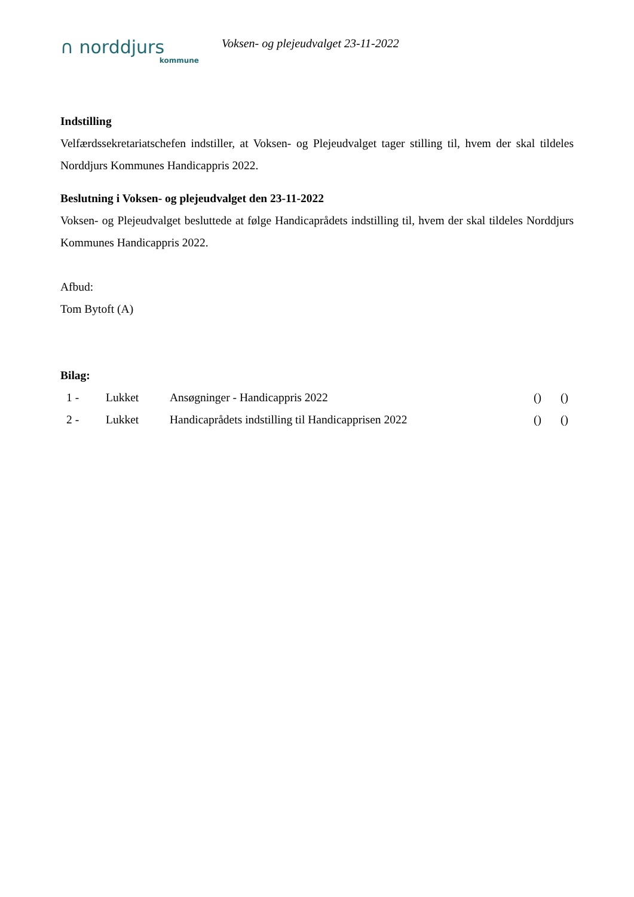∩ norddjurs
kommune
Voksen- og plejeudvalget 23-11-2022
Indstilling
Velfærdssekretariatschefen indstiller, at Voksen- og Plejeudvalget tager stilling til, hvem der skal tildeles Norddjurs Kommunes Handicappris 2022.
Beslutning i Voksen- og plejeudvalget den 23-11-2022
Voksen- og Plejeudvalget besluttede at følge Handicaprådets indstilling til, hvem der skal tildeles Norddjurs Kommunes Handicappris 2022.
Afbud:
Tom Bytoft (A)
Bilag:
| 1 - | Lukket | Ansøgninger - Handicappris 2022 | () | () |
| 2 - | Lukket | Handicaprådets indstilling til Handicapprisen 2022 | () | () |